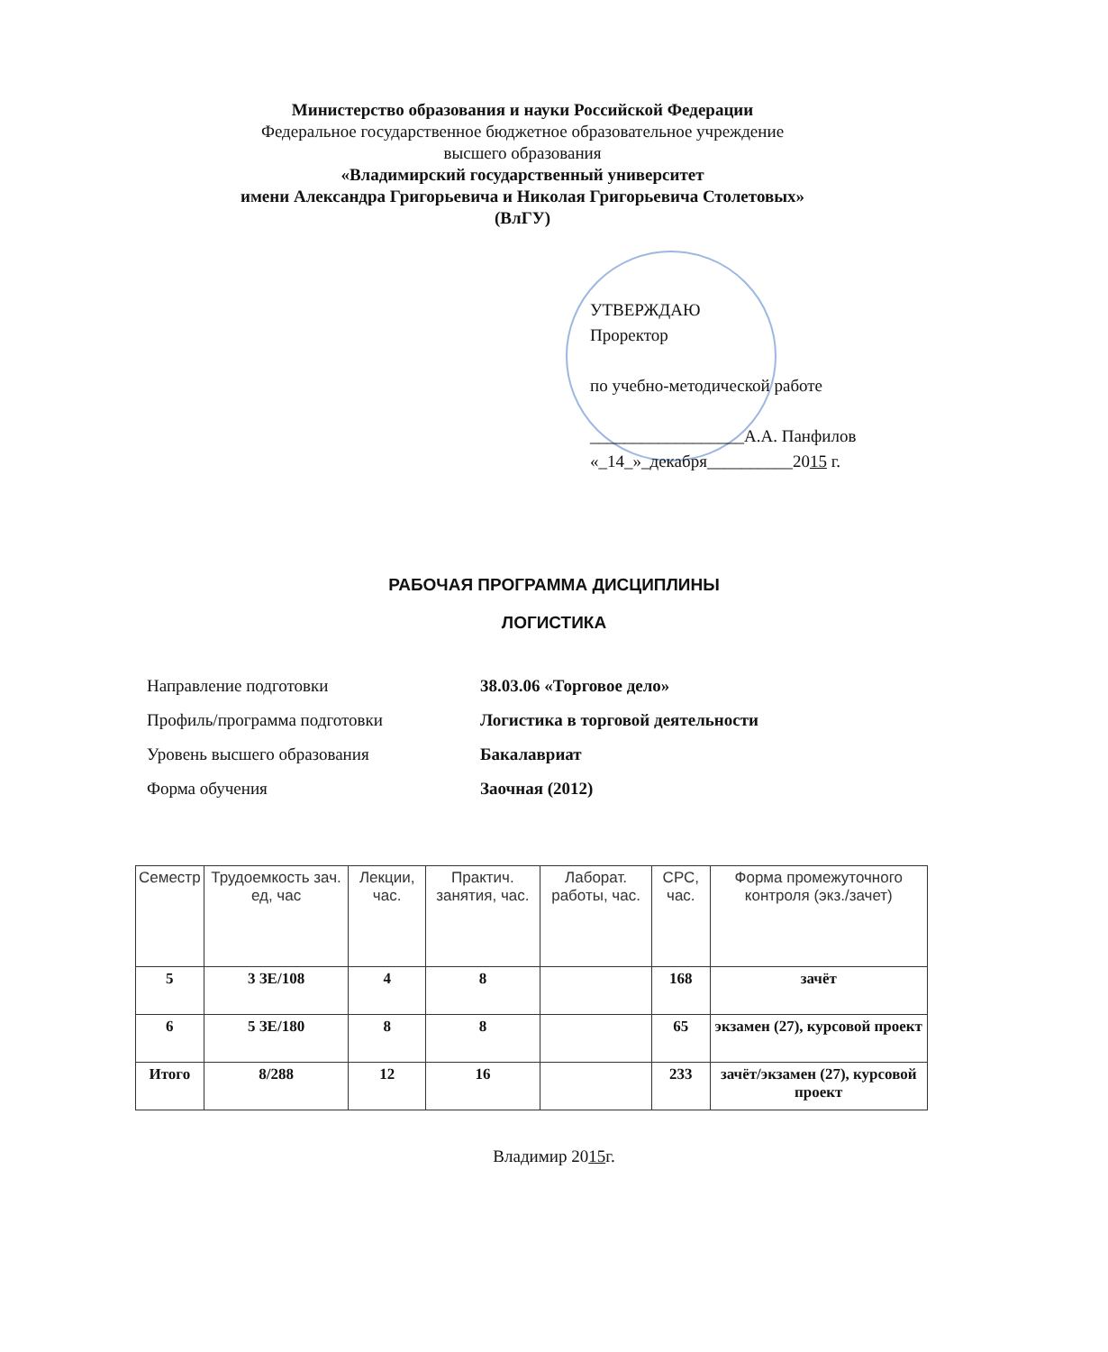Министерство образования и науки Российской Федерации
Федеральное государственное бюджетное образовательное учреждение
высшего образования
«Владимирский государственный университет
имени Александра Григорьевича и Николая Григорьевича Столетовых»
(ВлГУ)
УТВЕРЖДАЮ
Проректор
по учебно-методической работе
__________________А.А. Панфилов
«_14_»_декабря__________2015 г.
РАБОЧАЯ ПРОГРАММА ДИСЦИПЛИНЫ
ЛОГИСТИКА
Направление подготовки 38.03.06 «Торговое дело»
Профиль/программа подготовки Логистика в торговой деятельности
Уровень высшего образования Бакалавриат
Форма обучения Заочная (2012)
| Семестр | Трудоемкость зач. ед, час | Лекции, час. | Практич. занятия, час. | Лаборат. работы, час. | СРС, час. | Форма промежуточного контроля (экз./зачет) |
| --- | --- | --- | --- | --- | --- | --- |
| 5 | 3 ЗЕ/108 | 4 | 8 | | 168 | зачёт |
| 6 | 5 ЗЕ/180 | 8 | 8 | | 65 | экзамен (27), курсовой проект |
| Итого | 8/288 | 12 | 16 | | 233 | зачёт/экзамен (27), курсовой проект |
Владимир 2015г.